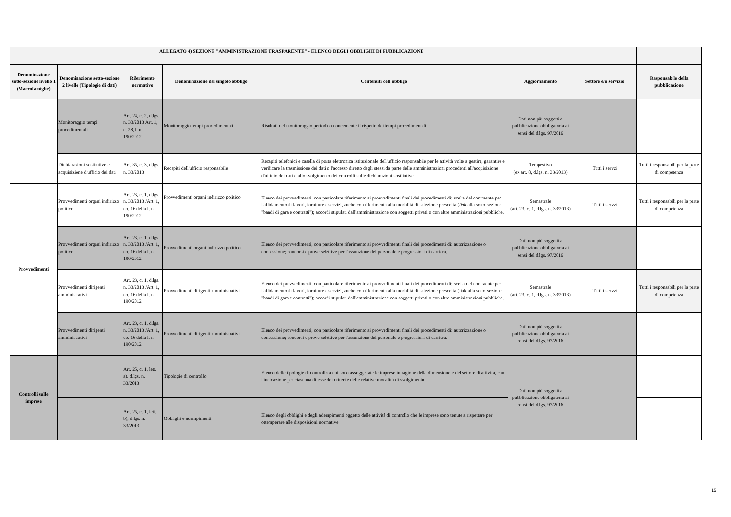| ALLEGATO 4) SEZIONE "AMMINISTRAZIONE TRASPARENTE" - ELENCO DEGLI OBBLIGHI DI PUBBLICAZIONE | | | | | | | |
| --- | --- | --- | --- | --- | --- | --- | --- |
| Denominazione sotto-sezione livello 1 (Macrofamiglie) | Denominazione sotto-sezione 2 livello (Tipologie di dati) | Riferimento normativo | Denominazione del singolo obbligo | Contenuti dell'obbligo | Aggiornamento | Settore e/o servizio | Responsabile della pubblicazione |
| | Monitoraggio tempi procedimentali | Art. 24, c. 2, d.lgs. n. 33/2013 Art. 1, c. 28, l. n. 190/2012 | Monitoraggio tempi procedimentali | Risultati del monitoraggio periodico concernente il rispetto dei tempi procedimentali | Dati non più soggetti a pubblicazione obbligatoria ai sensi del d.lgs. 97/2016 | | |
| | Dichiarazioni sostitutive e acquisizione d'ufficio dei dati | Art. 35, c. 3, d.lgs. n. 33/2013 | Recapiti dell'ufficio responsabile | Recapiti telefonici e casella di posta elettronica istituzionale dell'ufficio responsabile per le attività volte a gestire, garantire e verificare la trasmissione dei dati o l'accesso diretto degli stessi da parte delle amministrazioni procedenti all'acquisizione d'ufficio dei dati e allo svolgimento dei controlli sulle dichiarazioni sostitutive | Tempestivo (ex art. 8, d.lgs. n. 33/2013) | Tutti i servzi | Tutti i responsabili per la parte di competenza |
| Provvedimenti | Provvedimenti organi indirizzo politico | Art. 23, c. 1, d.lgs. n. 33/2013 /Art. 1, co. 16 della l. n. 190/2012 | Provvedimenti organi indirizzo politico | Elenco dei provvedimenti, con particolare riferimento ai provvedimenti finali dei procedimenti di: scelta del contraente per l'affidamento di lavori, forniture e servizi, anche con riferimento alla modalità di selezione prescelta ( link alla sotto-sezione "bandi di gara e contratti"); accordi stipulati dall'amministrazione con soggetti privati o con altre amministrazioni pubbliche. | Semestrale (art. 23, c. 1, d.lgs. n. 33/2013) | Tutti i servzi | Tutti i responsabili per la parte di competenza |
| | Provvedimenti organi indirizzo politico | Art. 23, c. 1, d.lgs. n. 33/2013 /Art. 1, co. 16 della l. n. 190/2012 | Provvedimenti organi indirizzo politico | Elenco dei provvedimenti, con particolare riferimento ai provvedimenti finali dei procedimenti di: autorizzazione o concessione; concorsi e prove selettive per l'assunzione del personale e progressioni di carriera. | Dati non più soggetti a pubblicazione obbligatoria ai sensi del d.lgs. 97/2016 | | |
| | Provvedimenti dirigenti amministrativi | Art. 23, c. 1, d.lgs. n. 33/2013 /Art. 1, co. 16 della l. n. 190/2012 | Provvedimenti dirigenti amministrativi | Elenco dei provvedimenti, con particolare riferimento ai provvedimenti finali dei procedimenti di: scelta del contraente per l'affidamento di lavori, forniture e servizi, anche con riferimento alla modalità di selezione prescelta (link alla sotto-sezione "bandi di gara e contratti"); accordi stipulati dall'amministrazione con soggetti privati o con altre amministrazioni pubbliche. | Semestrale (art. 23, c. 1, d.lgs. n. 33/2013) | Tutti i servzi | Tutti i responsabili per la parte di competenza |
| | Provvedimenti dirigenti amministrativi | Art. 23, c. 1, d.lgs. n. 33/2013 /Art. 1, co. 16 della l. n. 190/2012 | Provvedimenti dirigenti amministrativi | Elenco dei provvedimenti, con particolare riferimento ai provvedimenti finali dei procedimenti di: autorizzazione o concessione; concorsi e prove selettive per l'assunzione del personale e progressioni di carriera. | Dati non più soggetti a pubblicazione obbligatoria ai sensi del d.lgs. 97/2016 | | |
| Controlli sulle imprese | | Art. 25, c. 1, lett. a), d.lgs. n. 33/2013 | Tipologie di controllo | Elenco delle tipologie di controllo a cui sono assoggettate le imprese in ragione della dimensione e del settore di attività, con l'indicazione per ciascuna di esse dei criteri e delle relative modalità di svolgimento | Dati non più soggetti a pubblicazione obbligatoria ai sensi del d.lgs. 97/2016 | | |
| | | Art. 25, c. 1, lett. b), d.lgs. n. 33/2013 | Obblighi e adempimenti | Elenco degli obblighi e degli adempimenti oggetto delle attività di controllo che le imprese sono tenute a rispettare per ottemperare alle disposizioni normative | | | |
15